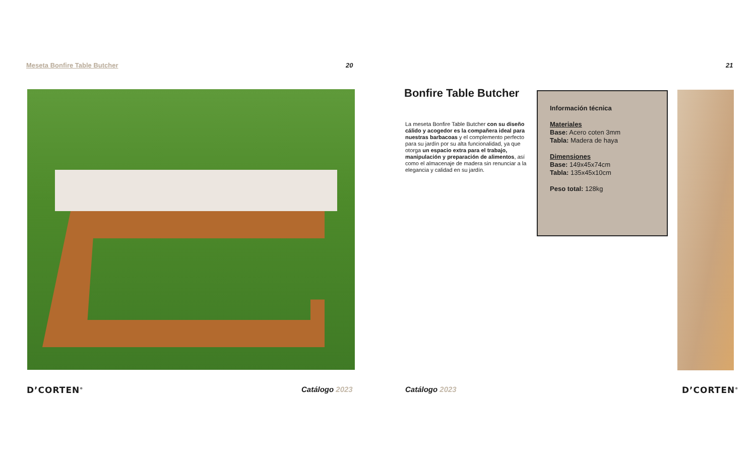Meseta Bonfire Table Butcher 20
D’CORTEN<sup>®</sup> Catálogo 2023
21
Bonfire Table Butcher
La meseta Bonfire Table Butcher con su diseño cálido y acogedor es la compañera ideal para nuestras barbacoas y el complemento perfecto para su jardín por su alta funcionalidad, ya que otorga un espacio extra para el trabajo, manipulación y preparación de alimentos, así como el almacenaje de madera sin renunciar a la elegancia y calidad en su jardín.
Información técnica
Materiales
Base: Acero coten 3mm
Tabla: Madera de haya
Dimensiones
Base: 149x45x74cm
Tabla: 135x45x10cm
Peso total: 128kg
Catálogo 2023 D’CORTEN<sup>®</sup>